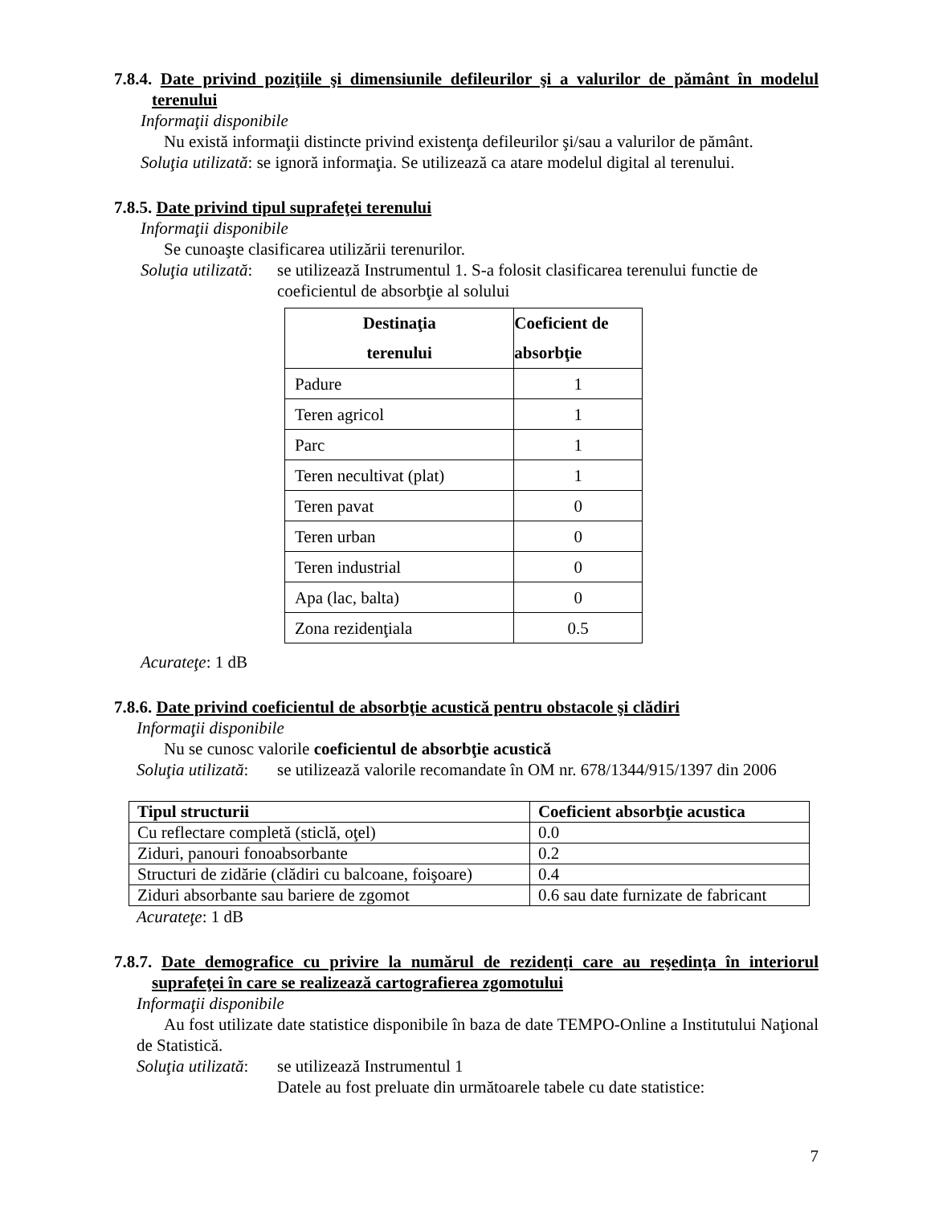7.8.4. Date privind poziţiile şi dimensiunile defileurilor şi a valurilor de pământ în modelul terenului
Informaţii disponibile
Nu există informaţii distincte privind existenţa defileurilor şi/sau a valurilor de pământ.
Soluţia utilizată: se ignoră informaţia. Se utilizează ca atare modelul digital al terenului.
7.8.5. Date privind tipul suprafeţei terenului
Informaţii disponibile
Se cunoaşte clasificarea utilizării terenurilor.
Soluţia utilizată: se utilizează Instrumentul 1. S-a folosit clasificarea terenului functie de coeficientul de absorbţie al solului
| Destinaţia terenului | Coeficient de absorbţie |
| --- | --- |
| Padure | 1 |
| Teren agricol | 1 |
| Parc | 1 |
| Teren necultivat (plat) | 1 |
| Teren pavat | 0 |
| Teren urban | 0 |
| Teren industrial | 0 |
| Apa (lac, balta) | 0 |
| Zona rezidenţiala | 0.5 |
Acurateţe: 1 dB
7.8.6. Date privind coeficientul de absorbţie acustică pentru obstacole şi clădiri
Informaţii disponibile
Nu se cunosc valorile coeficientul de absorbţie acustică
Soluţia utilizată: se utilizează valorile recomandate în OM nr. 678/1344/915/1397 din 2006
| Tipul structurii | Coeficient absorbţie acustica |
| --- | --- |
| Cu reflectare completă (sticlă, oţel) | 0.0 |
| Ziduri, panouri fonoabsorbante | 0.2 |
| Structuri de zidărie (clădiri cu balcoane, foişoare) | 0.4 |
| Ziduri absorbante sau bariere de zgomot | 0.6 sau date furnizate de fabricant |
Acurateţe: 1 dB
7.8.7. Date demografice cu privire la numărul de rezidenţi care au reşedinţa în interiorul suprafeţei în care se realizează cartografierea zgomotului
Informaţii disponibile
Au fost utilizate date statistice disponibile în baza de date TEMPO-Online a Institutului Naţional de Statistică.
Soluţia utilizată: se utilizează Instrumentul 1
Datele au fost preluate din următoarele tabele cu date statistice:
7